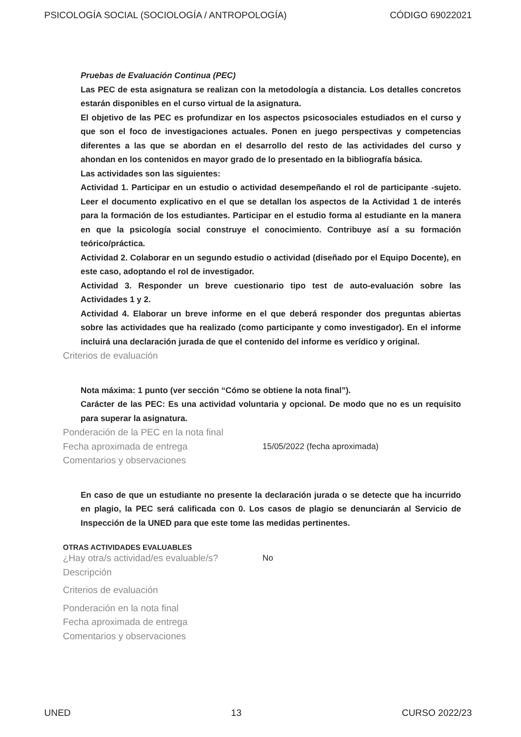PSICOLOGÍA SOCIAL (SOCIOLOGÍA / ANTROPOLOGÍA) CÓDIGO 69022021
Pruebas de Evaluación Continua (PEC)
Las PEC de esta asignatura se realizan con la metodología a distancia. Los detalles concretos estarán disponibles en el curso virtual de la asignatura.
El objetivo de las PEC es profundizar en los aspectos psicosociales estudiados en el curso y que son el foco de investigaciones actuales. Ponen en juego perspectivas y competencias diferentes a las que se abordan en el desarrollo del resto de las actividades del curso y ahondan en los contenidos en mayor grado de lo presentado en la bibliografía básica.
Las actividades son las siguientes:
Actividad 1. Participar en un estudio o actividad desempeñando el rol de participante -sujeto. Leer el documento explicativo en el que se detallan los aspectos de la Actividad 1 de interés para la formación de los estudiantes. Participar en el estudio forma al estudiante en la manera en que la psicología social construye el conocimiento. Contribuye así a su formación teórico/práctica.
Actividad 2. Colaborar en un segundo estudio o actividad (diseñado por el Equipo Docente), en este caso, adoptando el rol de investigador.
Actividad 3. Responder un breve cuestionario tipo test de auto-evaluación sobre las Actividades 1 y 2.
Actividad 4. Elaborar un breve informe en el que deberá responder dos preguntas abiertas sobre las actividades que ha realizado (como participante y como investigador). En el informe incluirá una declaración jurada de que el contenido del informe es verídico y original.
Criterios de evaluación
Nota máxima: 1 punto (ver sección “Cómo se obtiene la nota final”).
Carácter de las PEC: Es una actividad voluntaria y opcional. De modo que no es un requisito para superar la asignatura.
Ponderación de la PEC en la nota final
Fecha aproximada de entrega 15/05/2022 (fecha aproximada)
Comentarios y observaciones
En caso de que un estudiante no presente la declaración jurada o se detecte que ha incurrido en plagio, la PEC será calificada con 0. Los casos de plagio se denunciarán al Servicio de Inspección de la UNED para que este tome las medidas pertinentes.
OTRAS ACTIVIDADES EVALUABLES
¿Hay otra/s actividad/es evaluable/s?
No
Descripción
Criterios de evaluación
Ponderación en la nota final
Fecha aproximada de entrega
Comentarios y observaciones
UNED 13 CURSO 2022/23